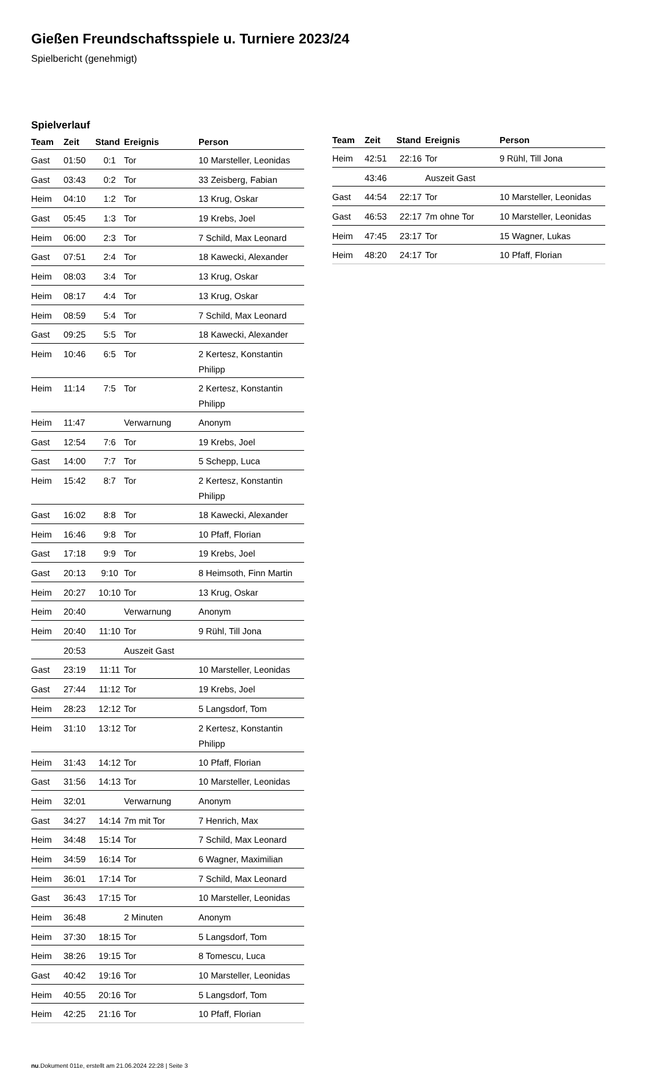Gießen Freundschaftsspiele u. Turniere 2023/24
Spielbericht (genehmigt)
Spielverlauf
| Team | Zeit | Stand | Ereignis | Person |
| --- | --- | --- | --- | --- |
| Gast | 01:50 | 0:1 | Tor | 10 Marsteller, Leonidas |
| Gast | 03:43 | 0:2 | Tor | 33 Zeisberg, Fabian |
| Heim | 04:10 | 1:2 | Tor | 13 Krug, Oskar |
| Gast | 05:45 | 1:3 | Tor | 19 Krebs, Joel |
| Heim | 06:00 | 2:3 | Tor | 7 Schild, Max Leonard |
| Gast | 07:51 | 2:4 | Tor | 18 Kawecki, Alexander |
| Heim | 08:03 | 3:4 | Tor | 13 Krug, Oskar |
| Heim | 08:17 | 4:4 | Tor | 13 Krug, Oskar |
| Heim | 08:59 | 5:4 | Tor | 7 Schild, Max Leonard |
| Gast | 09:25 | 5:5 | Tor | 18 Kawecki, Alexander |
| Heim | 10:46 | 6:5 | Tor | 2 Kertesz, Konstantin Philipp |
| Heim | 11:14 | 7:5 | Tor | 2 Kertesz, Konstantin Philipp |
| Heim | 11:47 | | Verwarnung | Anonym |
| Gast | 12:54 | 7:6 | Tor | 19 Krebs, Joel |
| Gast | 14:00 | 7:7 | Tor | 5 Schepp, Luca |
| Heim | 15:42 | 8:7 | Tor | 2 Kertesz, Konstantin Philipp |
| Gast | 16:02 | 8:8 | Tor | 18 Kawecki, Alexander |
| Heim | 16:46 | 9:8 | Tor | 10 Pfaff, Florian |
| Gast | 17:18 | 9:9 | Tor | 19 Krebs, Joel |
| Gast | 20:13 | 9:10 | Tor | 8 Heimsoth, Finn Martin |
| Heim | 20:27 | 10:10 | Tor | 13 Krug, Oskar |
| Heim | 20:40 | | Verwarnung | Anonym |
| Heim | 20:40 | 11:10 | Tor | 9 Rühl, Till Jona |
| | 20:53 | | Auszeit Gast | |
| Gast | 23:19 | 11:11 | Tor | 10 Marsteller, Leonidas |
| Gast | 27:44 | 11:12 | Tor | 19 Krebs, Joel |
| Heim | 28:23 | 12:12 | Tor | 5 Langsdorf, Tom |
| Heim | 31:10 | 13:12 | Tor | 2 Kertesz, Konstantin Philipp |
| Heim | 31:43 | 14:12 | Tor | 10 Pfaff, Florian |
| Gast | 31:56 | 14:13 | Tor | 10 Marsteller, Leonidas |
| Heim | 32:01 | | Verwarnung | Anonym |
| Gast | 34:27 | 14:14 | 7m mit Tor | 7 Henrich, Max |
| Heim | 34:48 | 15:14 | Tor | 7 Schild, Max Leonard |
| Heim | 34:59 | 16:14 | Tor | 6 Wagner, Maximilian |
| Heim | 36:01 | 17:14 | Tor | 7 Schild, Max Leonard |
| Gast | 36:43 | 17:15 | Tor | 10 Marsteller, Leonidas |
| Heim | 36:48 | | 2 Minuten | Anonym |
| Heim | 37:30 | 18:15 | Tor | 5 Langsdorf, Tom |
| Heim | 38:26 | 19:15 | Tor | 8 Tomescu, Luca |
| Gast | 40:42 | 19:16 | Tor | 10 Marsteller, Leonidas |
| Heim | 40:55 | 20:16 | Tor | 5 Langsdorf, Tom |
| Heim | 42:25 | 21:16 | Tor | 10 Pfaff, Florian |
| Team | Zeit | Stand | Ereignis | Person |
| --- | --- | --- | --- | --- |
| Heim | 42:51 | 22:16 | Tor | 9 Rühl, Till Jona |
| | 43:46 | | Auszeit Gast | |
| Gast | 44:54 | 22:17 | Tor | 10 Marsteller, Leonidas |
| Gast | 46:53 | 22:17 | 7m ohne Tor | 10 Marsteller, Leonidas |
| Heim | 47:45 | 23:17 | Tor | 15 Wagner, Lukas |
| Heim | 48:20 | 24:17 | Tor | 10 Pfaff, Florian |
nu.Dokument 011e, erstellt am 21.06.2024 22:28 | Seite 3